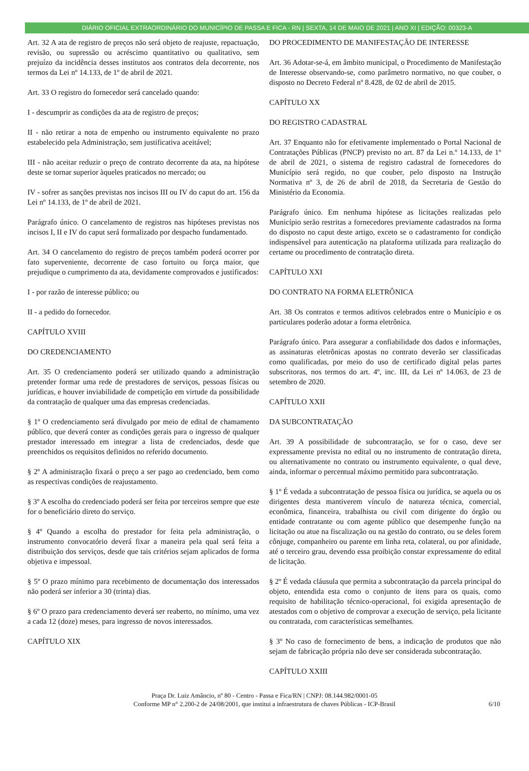DIÁRIO OFICIAL EXTRAORDINÁRIO DO MUNICÍPIO DE PASSA E FICA - RN | SEXTA, 14 DE MAIO DE 2021 | ANO XI | EDIÇÃO: 00323-A
Art. 32 A ata de registro de preços não será objeto de reajuste, repactuação, revisão, ou supressão ou acréscimo quantitativo ou qualitativo, sem prejuízo da incidência desses institutos aos contratos dela decorrente, nos termos da Lei nº 14.133, de 1º de abril de 2021.
Art. 33 O registro do fornecedor será cancelado quando:
I - descumprir as condições da ata de registro de preços;
II - não retirar a nota de empenho ou instrumento equivalente no prazo estabelecido pela Administração, sem justificativa aceitável;
III - não aceitar reduzir o preço de contrato decorrente da ata, na hipótese deste se tornar superior àqueles praticados no mercado; ou
IV - sofrer as sanções previstas nos incisos III ou IV do caput do art. 156 da Lei nº 14.133, de 1º de abril de 2021.
Parágrafo único. O cancelamento de registros nas hipóteses previstas nos incisos I, II e IV do caput será formalizado por despacho fundamentado.
Art. 34 O cancelamento do registro de preços também poderá ocorrer por fato superveniente, decorrente de caso fortuito ou força maior, que prejudique o cumprimento da ata, devidamente comprovados e justificados:
I - por razão de interesse público; ou
II - a pedido do fornecedor.
CAPÍTULO XVIII
DO CREDENCIAMENTO
Art. 35 O credenciamento poderá ser utilizado quando a administração pretender formar uma rede de prestadores de serviços, pessoas físicas ou jurídicas, e houver inviabilidade de competição em virtude da possibilidade da contratação de qualquer uma das empresas credenciadas.
§ 1º O credenciamento será divulgado por meio de edital de chamamento público, que deverá conter as condições gerais para o ingresso de qualquer prestador interessado em integrar a lista de credenciados, desde que preenchidos os requisitos definidos no referido documento.
§ 2º A administração fixará o preço a ser pago ao credenciado, bem como as respectivas condições de reajustamento.
§ 3º A escolha do credenciado poderá ser feita por terceiros sempre que este for o beneficiário direto do serviço.
§ 4º Quando a escolha do prestador for feita pela administração, o instrumento convocatório deverá fixar a maneira pela qual será feita a distribuição dos serviços, desde que tais critérios sejam aplicados de forma objetiva e impessoal.
§ 5º O prazo mínimo para recebimento de documentação dos interessados não poderá ser inferior a 30 (trinta) dias.
§ 6º O prazo para credenciamento deverá ser reaberto, no mínimo, uma vez a cada 12 (doze) meses, para ingresso de novos interessados.
CAPÍTULO XIX
DO PROCEDIMENTO DE MANIFESTAÇÃO DE INTERESSE
Art. 36 Adotar-se-á, em âmbito municipal, o Procedimento de Manifestação de Interesse observando-se, como parâmetro normativo, no que couber, o disposto no Decreto Federal nº 8.428, de 02 de abril de 2015.
CAPÍTULO XX
DO REGISTRO CADASTRAL
Art. 37 Enquanto não for efetivamente implementado o Portal Nacional de Contratações Públicas (PNCP) previsto no art. 87 da Lei n.º 14.133, de 1º de abril de 2021, o sistema de registro cadastral de fornecedores do Município será regido, no que couber, pelo disposto na Instrução Normativa nº 3, de 26 de abril de 2018, da Secretaria de Gestão do Ministério da Economia.
Parágrafo único. Em nenhuma hipótese as licitações realizadas pelo Município serão restritas a fornecedores previamente cadastrados na forma do disposto no caput deste artigo, exceto se o cadastramento for condição indispensável para autenticação na plataforma utilizada para realização do certame ou procedimento de contratação direta.
CAPÍTULO XXI
DO CONTRATO NA FORMA ELETRÔNICA
Art. 38 Os contratos e termos aditivos celebrados entre o Município e os particulares poderão adotar a forma eletrônica.
Parágrafo único. Para assegurar a confiabilidade dos dados e informações, as assinaturas eletrônicas apostas no contrato deverão ser classificadas como qualificadas, por meio do uso de certificado digital pelas partes subscritoras, nos termos do art. 4º, inc. III, da Lei nº 14.063, de 23 de setembro de 2020.
CAPÍTULO XXII
DA SUBCONTRATAÇÃO
Art. 39 A possibilidade de subcontratação, se for o caso, deve ser expressamente prevista no edital ou no instrumento de contratação direta, ou alternativamente no contrato ou instrumento equivalente, o qual deve, ainda, informar o percentual máximo permitido para subcontratação.
§ 1º É vedada a subcontratação de pessoa física ou jurídica, se aquela ou os dirigentes desta mantiverem vínculo de natureza técnica, comercial, econômica, financeira, trabalhista ou civil com dirigente do órgão ou entidade contratante ou com agente público que desempenhe função na licitação ou atue na fiscalização ou na gestão do contrato, ou se deles forem cônjuge, companheiro ou parente em linha reta, colateral, ou por afinidade, até o terceiro grau, devendo essa proibição constar expressamente do edital de licitação.
§ 2º É vedada cláusula que permita a subcontratação da parcela principal do objeto, entendida esta como o conjunto de itens para os quais, como requisito de habilitação técnico-operacional, foi exigida apresentação de atestados com o objetivo de comprovar a execução de serviço, pela licitante ou contratada, com características semelhantes.
§ 3º No caso de fornecimento de bens, a indicação de produtos que não sejam de fabricação própria não deve ser considerada subcontratação.
CAPÍTULO XXIII
Praça Dr. Luiz Amâncio, nº 80 - Centro - Passa e Fica/RN | CNPJ: 08.144.982/0001-05
Conforme MP n° 2.200-2 de 24/08/2001, que institui a infraestrutura de chaves Públicas - ICP-Brasil
6/10